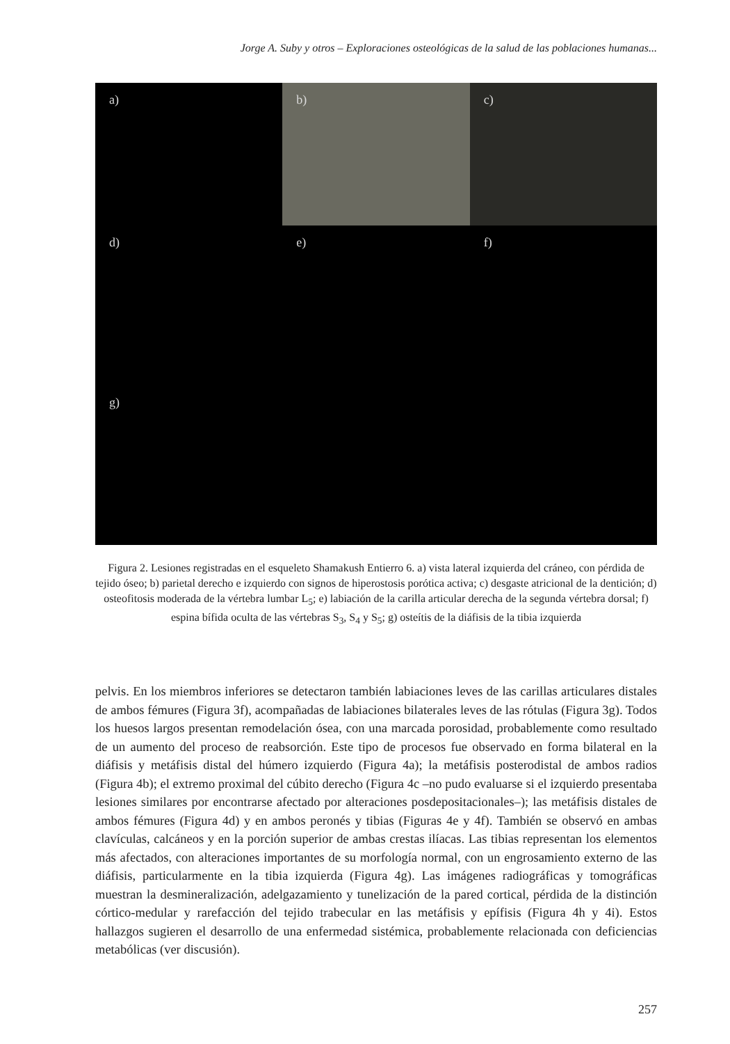Jorge A. Suby y otros – Exploraciones osteológicas de la salud de las poblaciones humanas...
a)
b)
c)
d)
e)
f)
g)
Figura 2. Lesiones registradas en el esqueleto Shamakush Entierro 6. a) vista lateral izquierda del cráneo, con pérdida de tejido óseo; b) parietal derecho e izquierdo con signos de hiperostosis porótica activa; c) desgaste atricional de la dentición; d) osteofitosis moderada de la vértebra lumbar L<sub>5</sub>; e) labiación de la carilla articular derecha de la segunda vértebra dorsal; f) espina bífida oculta de las vértebras S<sub>3</sub>, S<sub>4</sub> y S<sub>5</sub>; g) osteítis de la diáfisis de la tibia izquierda
pelvis. En los miembros inferiores se detectaron también labiaciones leves de las carillas articulares distales de ambos fémures (Figura 3f), acompañadas de labiaciones bilaterales leves de las rótulas (Figura 3g). Todos los huesos largos presentan remodelación ósea, con una marcada porosidad, probablemente como resultado de un aumento del proceso de reabsorción. Este tipo de procesos fue observado en forma bilateral en la diáfisis y metáfisis distal del húmero izquierdo (Figura 4a); la metáfisis posterodistal de ambos radios (Figura 4b); el extremo proximal del cúbito derecho (Figura 4c –no pudo evaluarse si el izquierdo presentaba lesiones similares por encontrarse afectado por alteraciones posdepositacionales–); las metáfisis distales de ambos fémures (Figura 4d) y en ambos peronés y tibias (Figuras 4e y 4f). También se observó en ambas clavículas, calcáneos y en la porción superior de ambas crestas ilíacas. Las tibias representan los elementos más afectados, con alteraciones importantes de su morfología normal, con un engrosamiento externo de las diáfisis, particularmente en la tibia izquierda (Figura 4g). Las imágenes radiográficas y tomográficas muestran la desmineralización, adelgazamiento y tunelización de la pared cortical, pérdida de la distinción córtico-medular y rarefacción del tejido trabecular en las metáfisis y epífisis (Figura 4h y 4i). Estos hallazgos sugieren el desarrollo de una enfermedad sistémica, probablemente relacionada con deficiencias metabólicas (ver discusión).
257